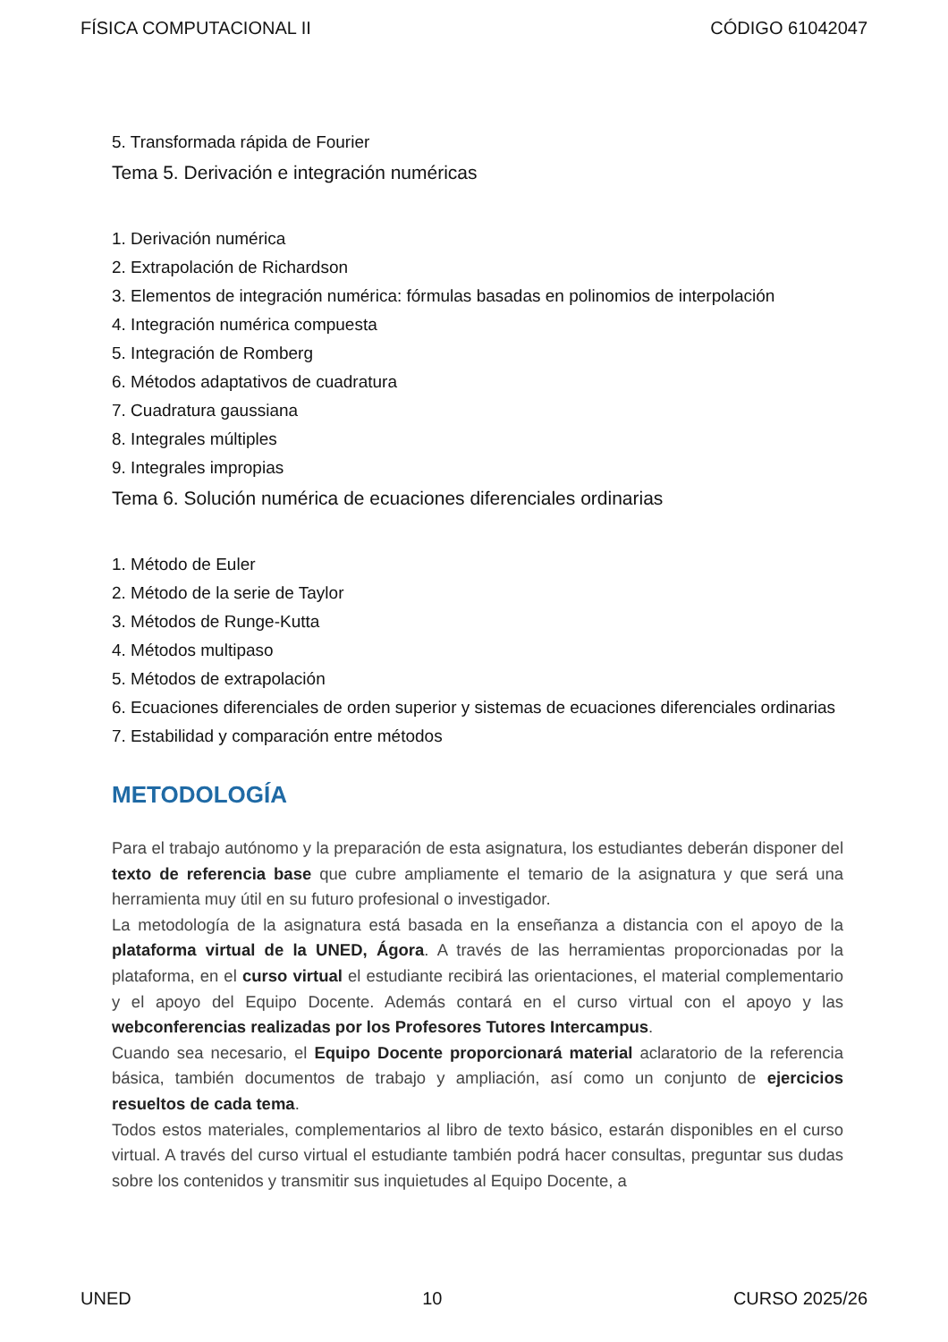FÍSICA COMPUTACIONAL II CÓDIGO 61042047
5. Transformada rápida de Fourier
Tema 5. Derivación e integración numéricas
1. Derivación numérica
2. Extrapolación de Richardson
3. Elementos de integración numérica: fórmulas basadas en polinomios de interpolación
4. Integración numérica compuesta
5. Integración de Romberg
6. Métodos adaptativos de cuadratura
7. Cuadratura gaussiana
8. Integrales múltiples
9. Integrales impropias
Tema 6. Solución numérica de ecuaciones diferenciales ordinarias
1. Método de Euler
2. Método de la serie de Taylor
3. Métodos de Runge-Kutta
4. Métodos multipaso
5. Métodos de extrapolación
6. Ecuaciones diferenciales de orden superior y sistemas de ecuaciones diferenciales ordinarias
7. Estabilidad y comparación entre métodos
METODOLOGÍA
Para el trabajo autónomo y la preparación de esta asignatura, los estudiantes deberán disponer del texto de referencia base que cubre ampliamente el temario de la asignatura y que será una herramienta muy útil en su futuro profesional o investigador.
La metodología de la asignatura está basada en la enseñanza a distancia con el apoyo de la plataforma virtual de la UNED, Ágora. A través de las herramientas proporcionadas por la plataforma, en el curso virtual el estudiante recibirá las orientaciones, el material complementario y el apoyo del Equipo Docente. Además contará en el curso virtual con el apoyo y las webconferencias realizadas por los Profesores Tutores Intercampus.
Cuando sea necesario, el Equipo Docente proporcionará material aclaratorio de la referencia básica, también documentos de trabajo y ampliación, así como un conjunto de ejercicios resueltos de cada tema.
Todos estos materiales, complementarios al libro de texto básico, estarán disponibles en el curso virtual. A través del curso virtual el estudiante también podrá hacer consultas, preguntar sus dudas sobre los contenidos y transmitir sus inquietudes al Equipo Docente, a
UNED 10 CURSO 2025/26